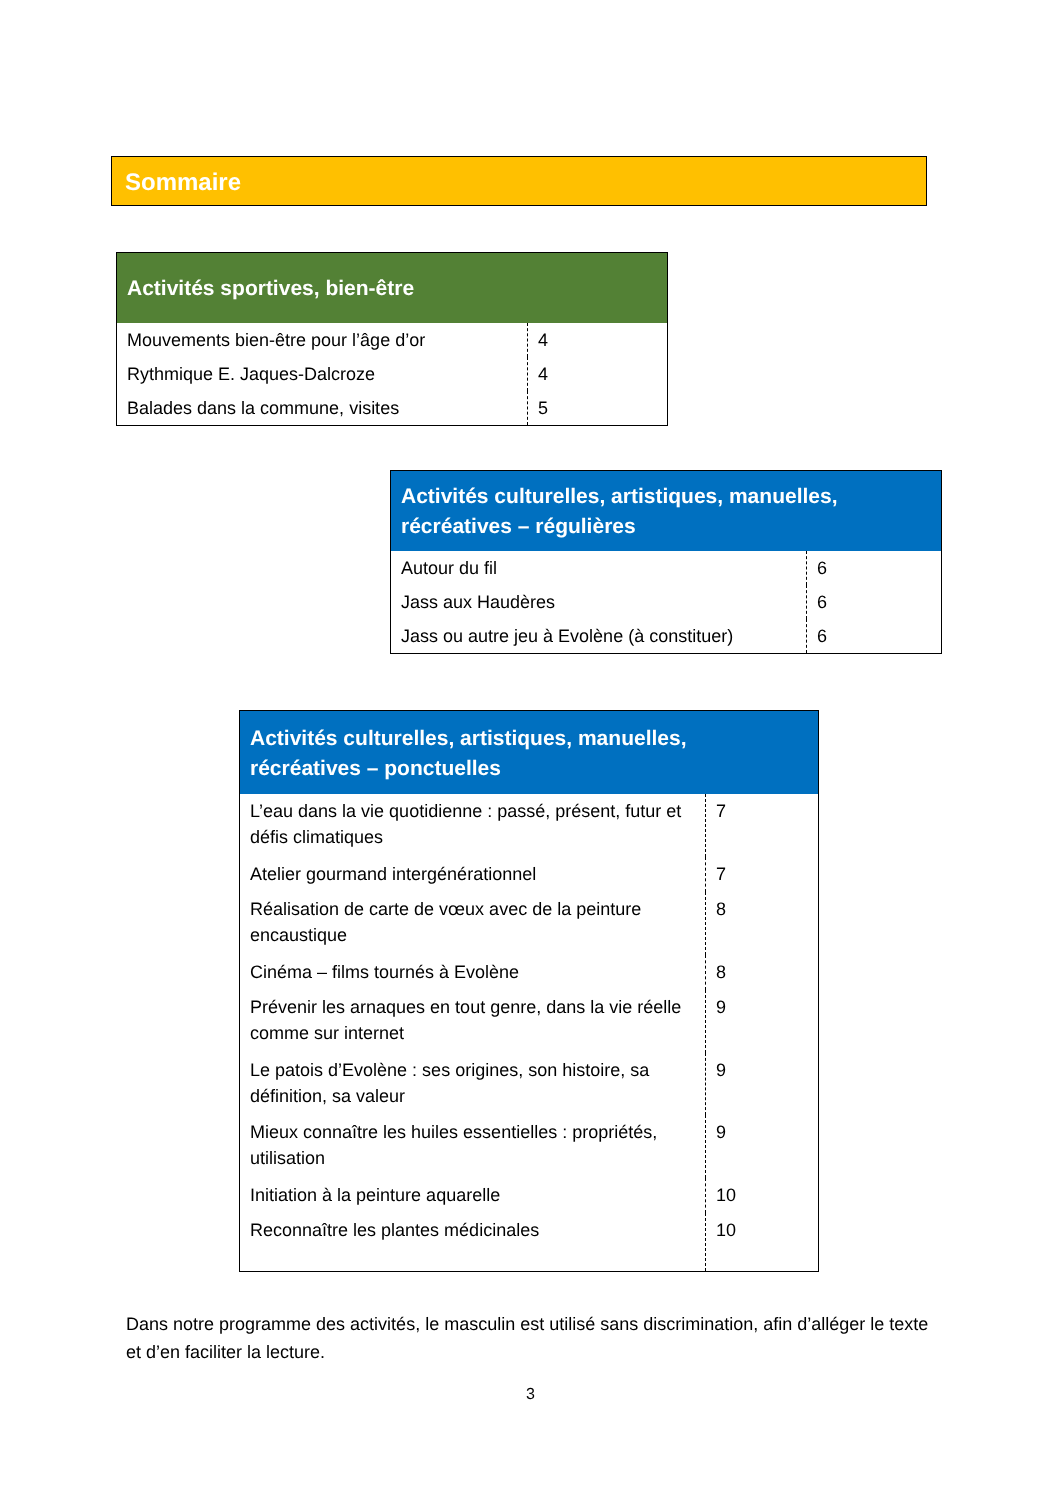Sommaire
| Activités sportives, bien-être | |
| --- | --- |
| Mouvements bien-être pour l’âge d’or | 4 |
| Rythmique E. Jaques-Dalcroze | 4 |
| Balades dans la commune, visites | 5 |
| Activités culturelles, artistiques, manuelles, récréatives – régulières | |
| --- | --- |
| Autour du fil | 6 |
| Jass aux Haudères | 6 |
| Jass ou autre jeu à Evolène (à constituer) | 6 |
| Activités culturelles, artistiques, manuelles, récréatives – ponctuelles | |
| --- | --- |
| L’eau dans la vie quotidienne : passé, présent, futur et défis climatiques | 7 |
| Atelier gourmand intergénérationnel | 7 |
| Réalisation de carte de vœux avec de la peinture encaustique | 8 |
| Cinéma – films tournés à Evolène | 8 |
| Prévenir les arnaques en tout genre, dans la vie réelle comme sur internet | 9 |
| Le patois d’Evolène : ses origines, son histoire, sa définition, sa valeur | 9 |
| Mieux connaître les huiles essentielles : propriétés, utilisation | 9 |
| Initiation à la peinture aquarelle | 10 |
| Reconnaître les plantes médicinales | 10 |
Dans notre programme des activités, le masculin est utilisé sans discrimination, afin d’alléger le texte et d’en faciliter la lecture.
3